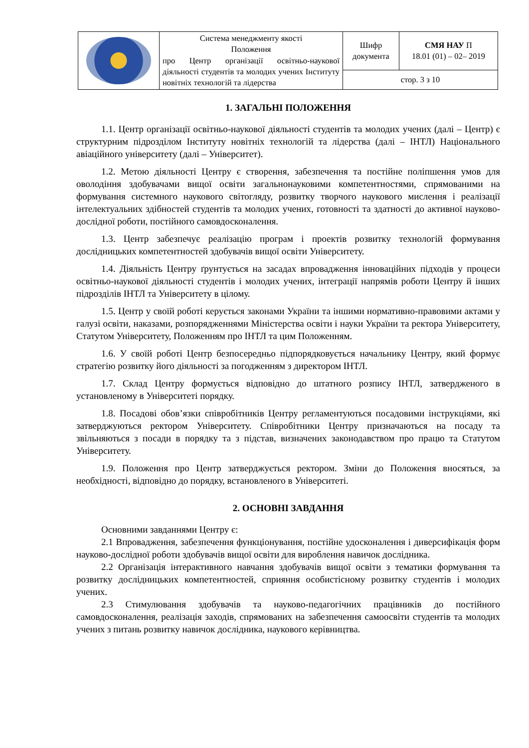| | Система менеджменту якості Положення про Центр організації освітньо-наукової діяльності студентів та молодих учених Інституту новітніх технологій та лідерства | Шифр документа | СМЯ НАУ П 18.01 (01) – 02– 2019 |
| | | стор. 3 з 10 | |
1. ЗАГАЛЬНІ ПОЛОЖЕННЯ
1.1. Центр організації освітньо-наукової діяльності студентів та молодих учених (далі – Центр) є структурним підрозділом Інституту новітніх технологій та лідерства (далі – ІНТЛ) Національного авіаційного університету (далі – Університет).
1.2. Метою діяльності Центру є створення, забезпечення та постійне поліпшення умов для оволодіння здобувачами вищої освіти загальнонауковими компетентностями, спрямованими на формування системного наукового світогляду, розвитку творчого наукового мислення і реалізації інтелектуальних здібностей студентів та молодих учених, готовності та здатності до активної науково-дослідної роботи, постійного самовдосконалення.
1.3. Центр забезпечує реалізацію програм і проектів розвитку технологій формування дослідницьких компетентностей здобувачів вищої освіти Університету.
1.4. Діяльність Центру ґрунтується на засадах впровадження інноваційних підходів у процеси освітньо-наукової діяльності студентів і молодих учених, інтеграції напрямів роботи Центру й інших підрозділів ІНТЛ та Університету в цілому.
1.5. Центр у своїй роботі керується законами України та іншими нормативно-правовими актами у галузі освіти, наказами, розпорядженнями Міністерства освіти і науки України та ректора Університету, Статутом Університету, Положенням про ІНТЛ та цим Положенням.
1.6. У своїй роботі Центр безпосередньо підпорядковується начальнику Центру, який формує стратегію розвитку його діяльності за погодженням з директором ІНТЛ.
1.7. Склад Центру формується відповідно до штатного розпису ІНТЛ, затвердженого в установленому в Університеті порядку.
1.8. Посадові обов’язки співробітників Центру регламентуються посадовими інструкціями, які затверджуються ректором Університету. Співробітники Центру призначаються на посаду та звільняються з посади в порядку та з підстав, визначених законодавством про працю та Статутом Університету.
1.9. Положення про Центр затверджується ректором. Зміни до Положення вносяться, за необхідності, відповідно до порядку, встановленого в Університеті.
2. ОСНОВНІ ЗАВДАННЯ
Основними завданнями Центру є:
2.1 Впровадження, забезпечення функціонування, постійне удосконалення і диверсифікація форм науково-дослідної роботи здобувачів вищої освіти для вироблення навичок дослідника.
2.2 Організація інтерактивного навчання здобувачів вищої освіти з тематики формування та розвитку дослідницьких компетентностей, сприяння особистісному розвитку студентів і молодих учених.
2.3 Стимулювання здобувачів та науково-педагогічних працівників до постійного самовдосконалення, реалізація заходів, спрямованих на забезпечення самоосвіти студентів та молодих учених з питань розвитку навичок дослідника, наукового керівництва.